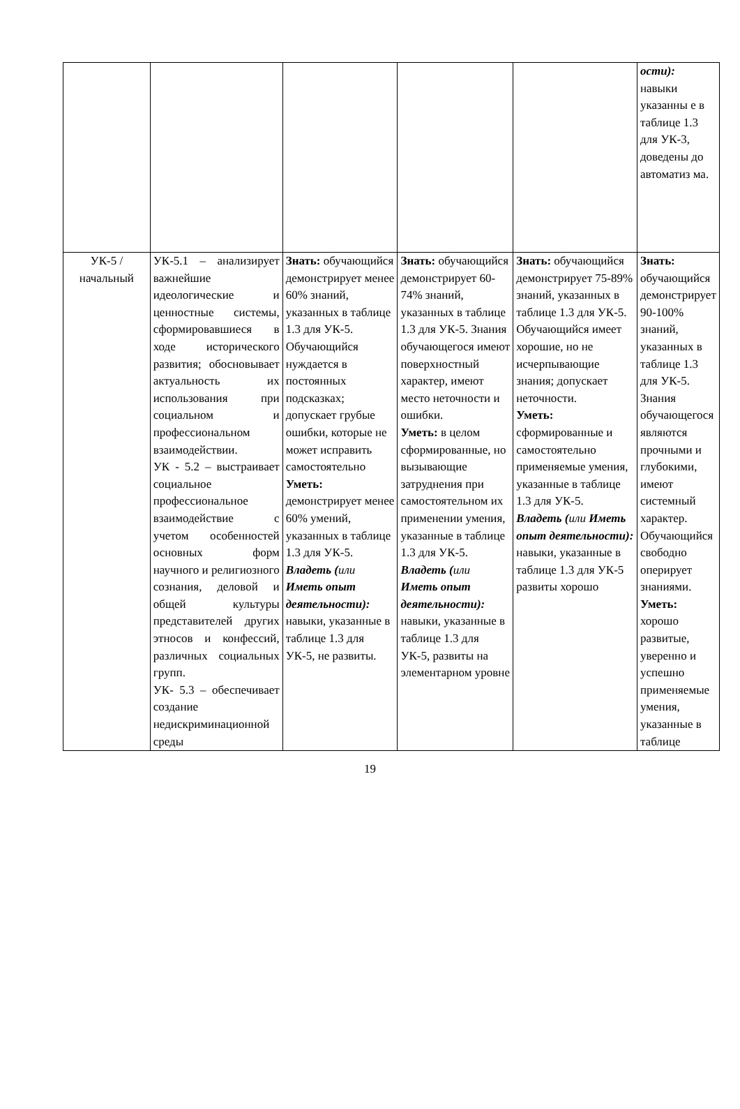| | | | | | ости): навыки указанны е в таблице 1.3 для УК-3, доведены до автоматиз ма. |
| УК-5 / начальный | УК-5.1 – анализирует важнейшие идеологические и ценностные системы, сформировавшиеся в ходе исторического развития; обосновывает актуальность их использования при социальном и профессиональном взаимодействии. УК - 5.2 – выстраивает социальное профессиональное взаимодействие с учетом особенностей основных форм научного и религиозного сознания, деловой и общей культуры представителей других этносов и конфессий, различных социальных групп. УК- 5.3 – обеспечивает создание недискриминационной среды | Знать: обучающийся демонстрирует менее 60% знаний, указанных в таблице 1.3 для УК-5. Обучающийся нуждается в постоянных подсказках; допускает грубые ошибки, которые не может исправить самостоятельно Уметь: демонстрирует менее 60% умений, указанных в таблице 1.3 для УК-5. Владеть ( или Иметь опыт деятельности): навыки, указанные в таблице 1.3 для УК-5, не развиты. | Знать: обучающийся демонстрирует 60-74% знаний, указанных в таблице 1.3 для УК-5. Знания обучающегося имеют поверхностный характер, имеют место неточности и ошибки. Уметь: в целом сформированные, но вызывающие затруднения при самостоятельном их применении умения, указанные в таблице 1.3 для УК-5. Владеть ( или Иметь опыт деятельности): навыки, указанные в таблице 1.3 для УК-5, развиты на элементарном уровне | Знать: обучающийся демонстрирует 75-89% знаний, указанных в таблице 1.3 для УК-5. Обучающийся имеет хорошие, но не исчерпывающие знания; допускает неточности. Уметь: сформированные и самостоятельно применяемые умения, указанные в таблице 1.3 для УК-5. Владеть ( или Иметь опыт деятельности): навыки, указанные в таблице 1.3 для УК-5 развиты хорошо | Знать: обучающийся демонстрирует 90-100% знаний, указанных в таблице 1.3 для УК-5. Знания обучающегося являются прочными и глубокими, имеют системный характер. Обучающийся свободно оперирует знаниями. Уметь: хорошо развитые, уверенно и успешно применяемые умения, указанные в таблице |
19